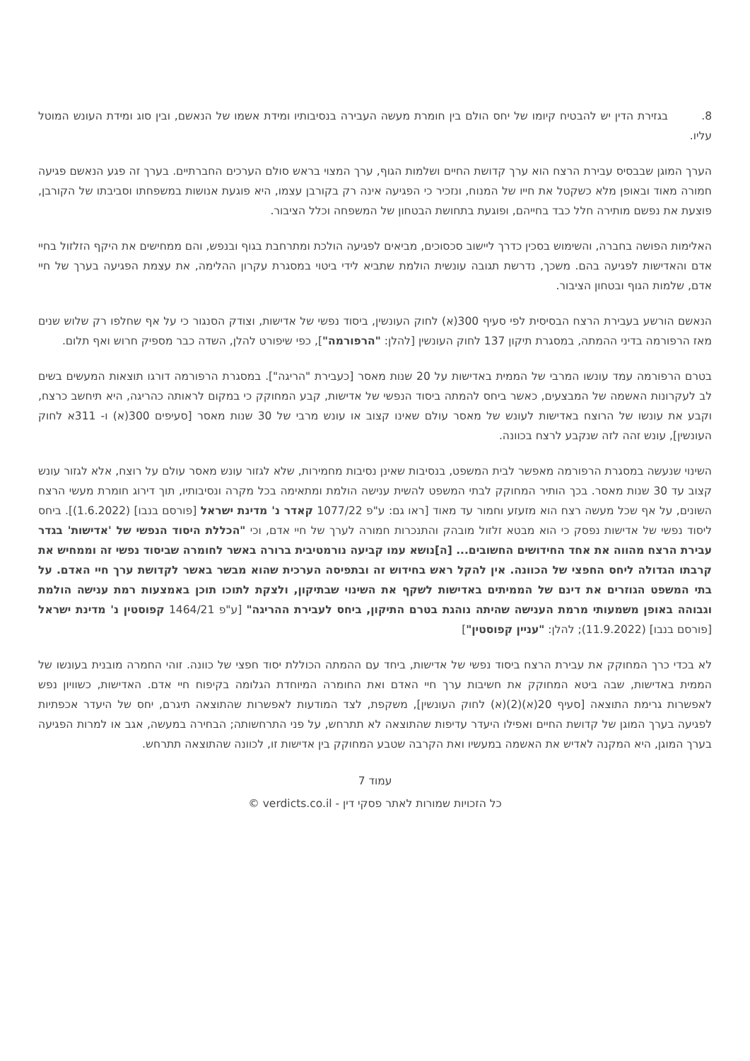8. בגזירת הדין יש להבטיח קיומו של יחס הולם בין חומרת מעשה העבירה בנסיבותיו ומידת אשמו של הנאשם, ובין סוג ומידת העונש המוטל עליו.
הערך המוגן שבבסיס עבירת הרצח הוא ערך קדושת החיים ושלמות הגוף, ערך המצוי בראש סולם הערכים החברתיים. בערך זה פגע הנאשם פגיעה חמורה מאוד ובאופן מלא כשקטל את חייו של המנוח, ונזכיר כי הפגיעה אינה רק בקורבן עצמו, היא פוגעת אנושות במשפחתו וסביבתו של הקורבן, פוצעת את נפשם מותירה חלל כבד בחייהם, ופוגעת בתחושת הבטחון של המשפחה וכלל הציבור.
האלימות הפושה בחברה, והשימוש בסכין כדרך ליישוב סכסוכים, מביאים לפגיעה הולכת ומתרחבת בגוף ובנפש, והם ממחישים את היקף הזלזול בחיי אדם והאדישות לפגיעה בהם. משכך, נדרשת תגובה עונשית הולמת שתביא לידי ביטוי במסגרת עקרון ההלימה, את עצמת הפגיעה בערך של חיי אדם, שלמות הגוף ובטחון הציבור.
הנאשם הורשע בעבירת הרצח הבסיסית לפי סעיף 300(א) לחוק העונשין, ביסוד נפשי של אדישות, וצודק הסנגור כי על אף שחלפו רק שלוש שנים מאז הרפורמה בדיני ההמתה, במסגרת תיקון 137 לחוק העונשין [להלן: "הרפורמה"], כפי שיפורט להלן, השדה כבר מספיק חרוש ואף תלום.
בטרם הרפורמה עמד עונשו המרבי של הממית באדישות על 20 שנות מאסר [כעבירת "הריגה"]. במסגרת הרפורמה דורגו תוצאות המעשים בשים לב לעקרונות האשמה של המבצעים, כאשר ביחס להמתה ביסוד הנפשי של אדישות, קבע המחוקק כי במקום לראותה כהריגה, היא תיחשב כרצח, וקבע את עונשו של הרוצח באדישות לעונש של מאסר עולם שאינו קצוב או עונש מרבי של 30 שנות מאסר [סעיפים 300(א) ו- 311א לחוק העונשין], עונש זהה לזה שנקבע לרצח בכוונה.
השינוי שנעשה במסגרת הרפורמה מאפשר לבית המשפט, בנסיבות שאינן נסיבות מחמירות, שלא לגזור עונש מאסר עולם על רוצח, אלא לגזור עונש קצוב עד 30 שנות מאסר. בכך הותיר המחוקק לבתי המשפט להשית ענישה הולמת ומתאימה בכל מקרה ונסיבותיו, תוך דירוג חומרת מעשי הרצח השונים, על אף שכל מעשה רצח הוא מזעזע וחמור עד מאוד [ראו גם: ע"פ 1077/22 קאדר נ' מדינת ישראל [פורסם בנבו] (1.6.2022)]. ביחס ליסוד נפשי של אדישות נפסק כי הוא מבטא זלזול מובהק והתנכרות חמורה לערך של חיי אדם, וכי "הכללת היסוד הנפשי של 'אדישות' בגדר עבירת הרצח מהווה את אחד החידושים החשובים... [ה]נושא עמו קביעה נורמטיבית ברורה באשר לחומרה שביסוד נפשי זה וממחיש את קרבתו הגדולה ליחס החפצי של הכוונה. אין להקל ראש בחידוש זה ובתפיסה הערכית שהוא מבשר באשר לקדושת ערך חיי האדם. על בתי המשפט הגוזרים את דינם של הממיתים באדישות לשקף את השינוי שבתיקון, ולצקת לתוכו תוכן באמצעות רמת ענישה הולמת וגבוהה באופן משמעותי מרמת הענישה שהיתה נוהגת בטרם התיקון, ביחס לעבירת ההריגה" [ע"פ 1464/21 קפוסטין נ' מדינת ישראל [פורסם בנבו] (11.9.2022); להלן: "עניין קפוסטין"]
לא בכדי כרך המחוקק את עבירת הרצח ביסוד נפשי של אדישות, ביחד עם ההמתה הכוללת יסוד חפצי של כוונה. זוהי החמרה מובנית בעונשו של הממית באדישות, שבה ביטא המחוקק את חשיבות ערך חיי האדם ואת החומרה המיוחדת הגלומה בקיפוח חיי אדם. האדישות, כשוויון נפש לאפשרות גרימת התוצאה [סעיף 20(א)(2)(א) לחוק העונשין], משקפת, לצד המודעות לאפשרות שהתוצאה תיגרם, יחס של היעדר אכפתיות לפגיעה בערך המוגן של קדושת החיים ואפילו היעדר עדיפות שהתוצאה לא תתרחש, על פני התרחשותה; הבחירה במעשה, אגב או למרות הפגיעה בערך המוגן, היא המקנה לאדיש את האשמה במעשיו ואת הקרבה שטבע המחוקק בין אדישות זו, לכוונה שהתוצאה תתרחש.
עמוד 7
כל הזכויות שמורות לאתר פסקי דין - verdicts.co.il ©